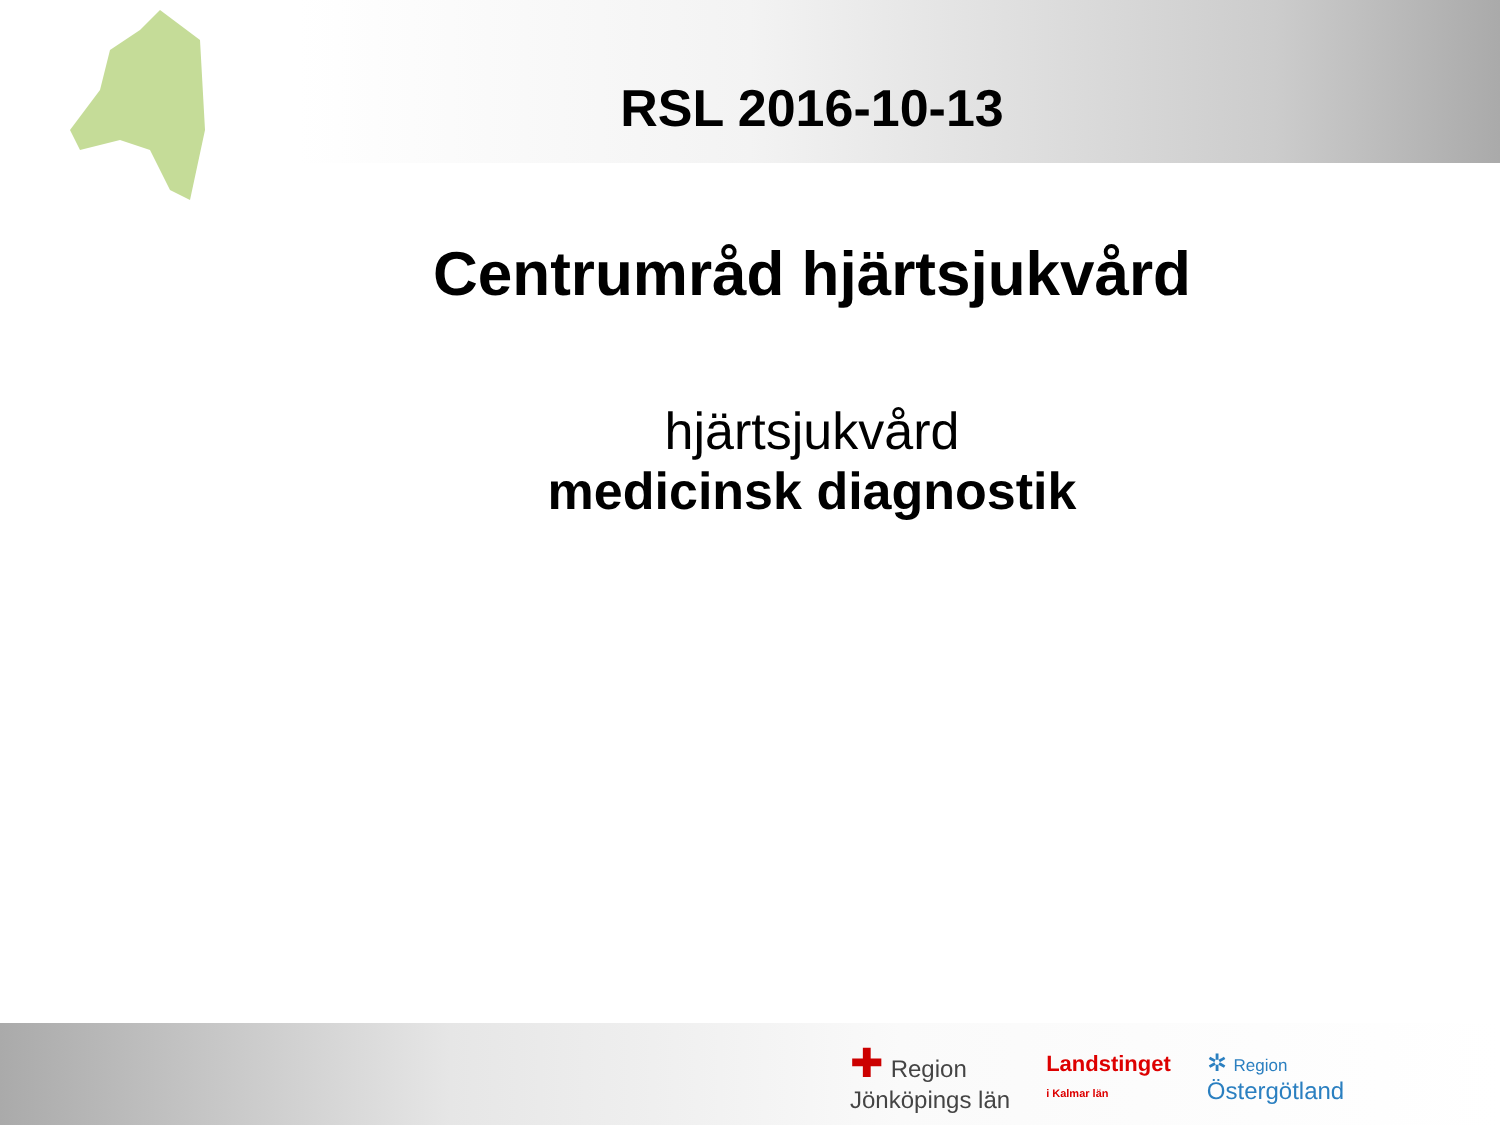RSL 2016-10-13
Centrumråd hjärtsjukvård
hjärtsjukvård
medicinsk diagnostik
✚ Region
Jönköpings län
Landstinget
i Kalmar län
✲ Region
Östergötland